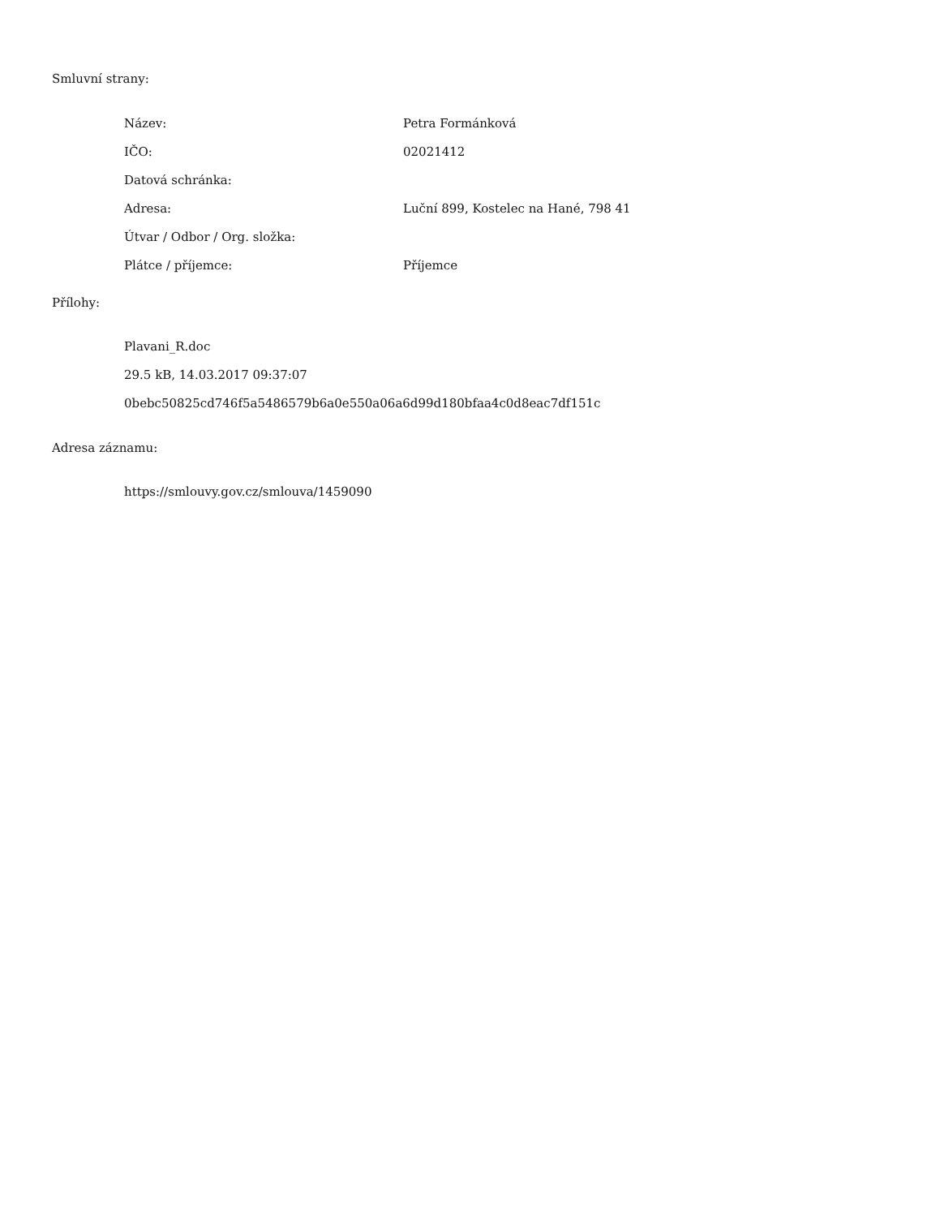Smluvní strany:
| Název: | Petra Formánková |
| IČO: | 02021412 |
| Datová schránka: | |
| Adresa: | Luční 899, Kostelec na Hané, 798 41 |
| Útvar / Odbor / Org. složka: | |
| Plátce / příjemce: | Příjemce |
Přílohy:
Plavani_R.doc
29.5 kB, 14.03.2017 09:37:07
0bebc50825cd746f5a5486579b6a0e550a06a6d99d180bfaa4c0d8eac7df151c
Adresa záznamu:
https://smlouvy.gov.cz/smlouva/1459090